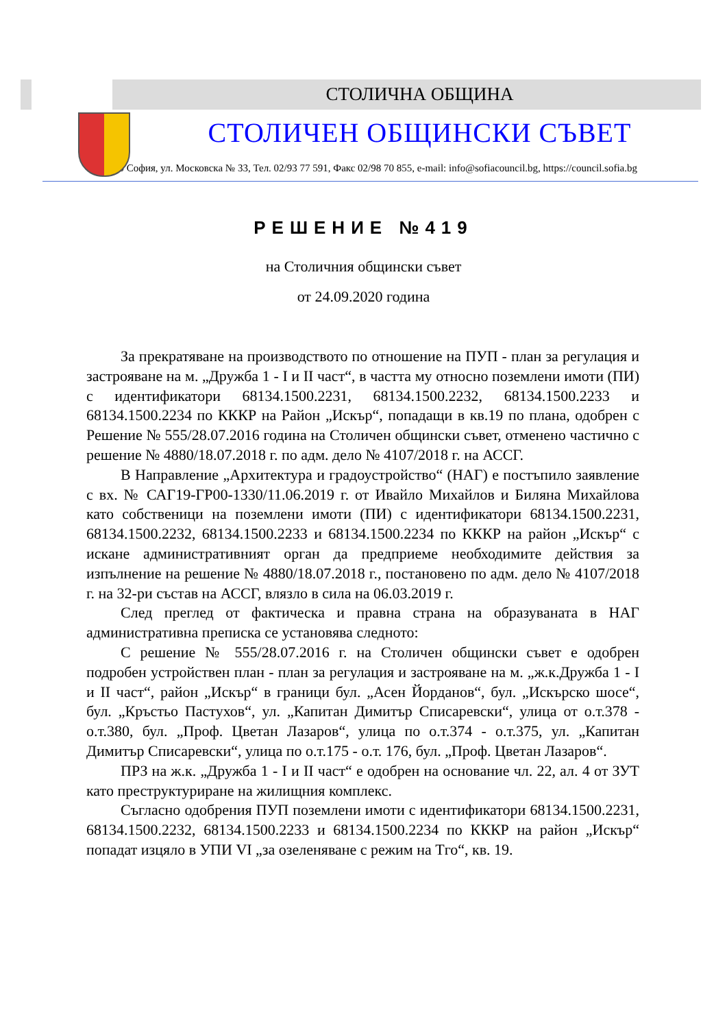СТОЛИЧНА ОБЩИНА
СТОЛИЧЕН ОБЩИНСКИ СЪВЕТ
1000 София, ул. Московска № 33, Тел. 02/93 77 591, Факс 02/98 70 855, e-mail: info@sofiacouncil.bg, https://council.sofia.bg
РЕШЕНИЕ №419
на Столичния общински съвет
от 24.09.2020 година
За прекратяване на производството по отношение на ПУП - план за регулация и застрояване на м. „Дружба 1 - I и II част“, в частта му относно поземлени имоти (ПИ) с идентификатори 68134.1500.2231, 68134.1500.2232, 68134.1500.2233 и 68134.1500.2234 по КККР на Район „Искър“, попадащи в кв.19 по плана, одобрен с Решение № 555/28.07.2016 година на Столичен общински съвет, отменено частично с решение № 4880/18.07.2018 г. по адм. дело № 4107/2018 г. на АССГ.
В Направление „Архитектура и градоустройство“ (НАГ) е постъпило заявление с вх. № САГ19-ГР00-1330/11.06.2019 г. от Ивайло Михайлов и Биляна Михайлова като собственици на поземлени имоти (ПИ) с идентификатори 68134.1500.2231, 68134.1500.2232, 68134.1500.2233 и 68134.1500.2234 по КККР на район „Искър“ с искане административният орган да предприеме необходимите действия за изпълнение на решение № 4880/18.07.2018 г., постановено по адм. дело № 4107/2018 г. на 32-ри състав на АССГ, влязло в сила на 06.03.2019 г.
След преглед от фактическа и правна страна на образуваната в НАГ административна преписка се установява следното:
С решение № 555/28.07.2016 г. на Столичен общински съвет е одобрен подробен устройствен план - план за регулация и застрояване на м. „ж.к.Дружба 1 - I и II част“, район „Искър“ в граници бул. „Асен Йорданов“, бул. „Искърско шосе“, бул. „Кръстьо Пастухов“, ул. „Капитан Димитър Списаревски“, улица от о.т.378 - о.т.380, бул. „Проф. Цветан Лазаров“, улица по о.т.374 - о.т.375, ул. „Капитан Димитър Списаревски“, улица по о.т.175 - о.т. 176, бул. „Проф. Цветан Лазаров“.
ПРЗ на ж.к. „Дружба 1 - I и II част“ е одобрен на основание чл. 22, ал. 4 от ЗУТ като преструктуриране на жилищния комплекс.
Съгласно одобрения ПУП поземлени имоти с идентификатори 68134.1500.2231, 68134.1500.2232, 68134.1500.2233 и 68134.1500.2234 по КККР на район „Искър“ попадат изцяло в УПИ VI „за озеленяване с режим на Тго“, кв. 19.